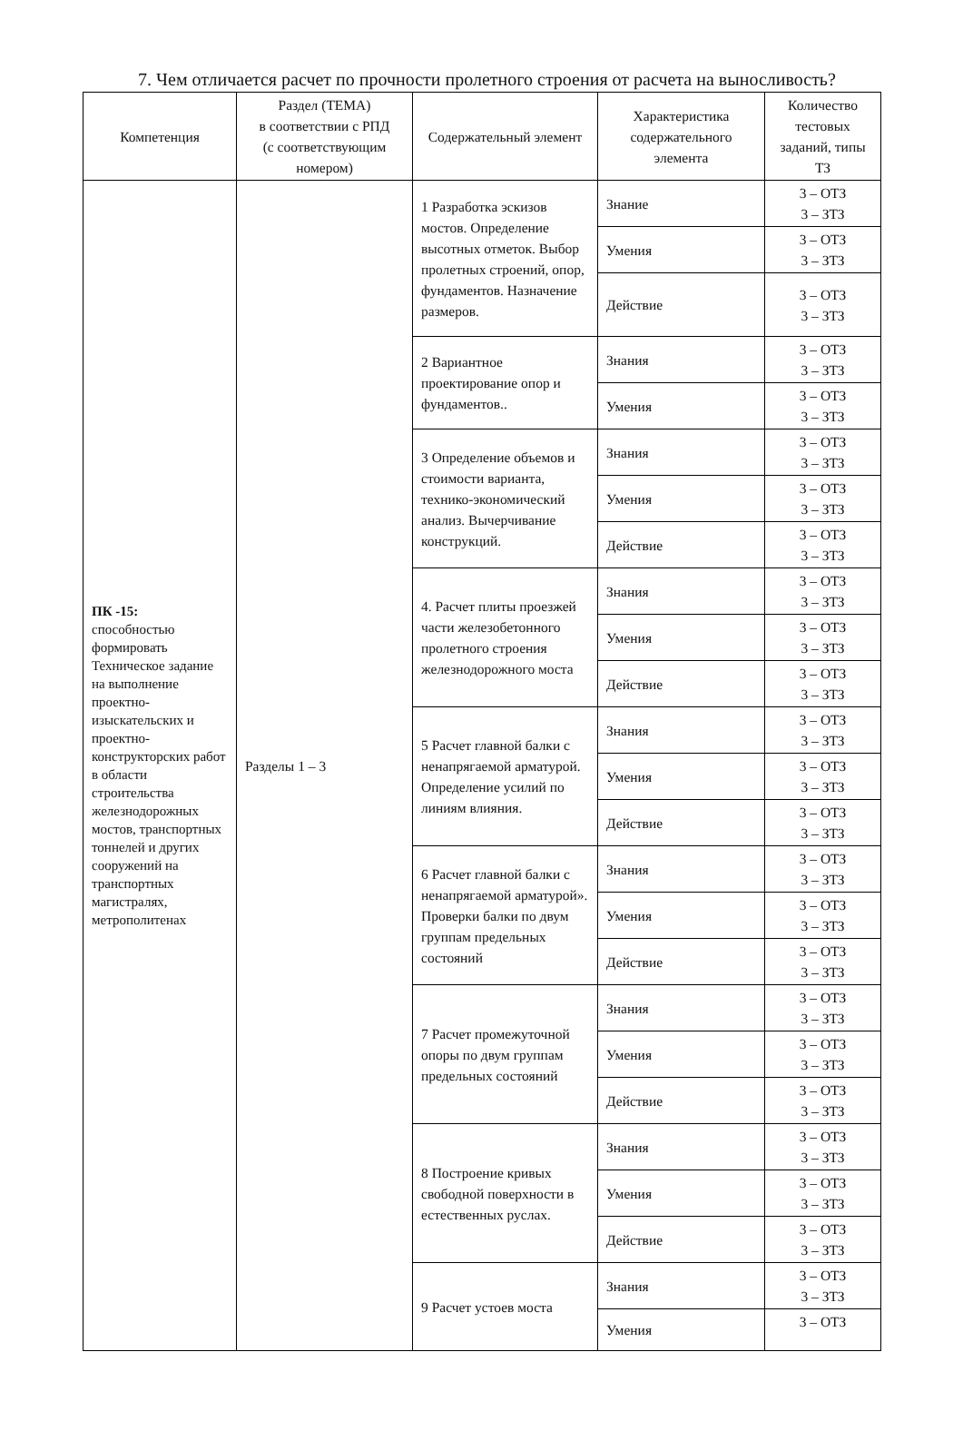7. Чем отличается расчет по прочности пролетного строения от расчета на выносливость?
| Компетенция | Раздел (ТЕМА) в соответствии с РПД (с соответствующим номером) | Содержательный элемент | Характеристика содержательного элемента | Количество тестовых заданий, типы ТЗ |
| --- | --- | --- | --- | --- |
| ПК -15: способностью формировать Техническое задание на выполнение проектно-изыскательских и проектно-конструкторских работ в области строительства железнодорожных мостов, транспортных тоннелей и других сооружений на транспортных магистралях, метрополитенах | Разделы 1 – 3 | 1 Разработка эскизов мостов. Определение высотных отметок. Выбор пролетных строений, опор, фундаментов. Назначение размеров. | Знание | 3 – ОТЗ 3 – ЗТЗ |
| | | | Умения | 3 – ОТЗ 3 – ЗТЗ |
| | | | Действие | 3 – ОТЗ 3 – ЗТЗ |
| | | 2 Вариантное проектирование опор и фундаментов.. | Знания | 3 – ОТЗ 3 – ЗТЗ |
| | | | Умения | 3 – ОТЗ 3 – ЗТЗ |
| | | 3 Определение объемов и стоимости варианта, технико-экономический анализ. Вычерчивание конструкций. | Знания | 3 – ОТЗ 3 – ЗТЗ |
| | | | Умения | 3 – ОТЗ 3 – ЗТЗ |
| | | | Действие | 3 – ОТЗ 3 – ЗТЗ |
| | | 4. Расчет плиты проезжей части железобетонного пролетного строения железнодорожного моста | Знания | 3 – ОТЗ 3 – ЗТЗ |
| | | | Умения | 3 – ОТЗ 3 – ЗТЗ |
| | | | Действие | 3 – ОТЗ 3 – ЗТЗ |
| | | 5 Расчет главной балки с ненапрягаемой арматурой. Определение усилий по линиям влияния. | Знания | 3 – ОТЗ 3 – ЗТЗ |
| | | | Умения | 3 – ОТЗ 3 – ЗТЗ |
| | | | Действие | 3 – ОТЗ 3 – ЗТЗ |
| | | 6 Расчет главной балки с ненапрягаемой арматурой». Проверки балки по двум группам предельных состояний | Знания | 3 – ОТЗ 3 – ЗТЗ |
| | | | Умения | 3 – ОТЗ 3 – ЗТЗ |
| | | | Действие | 3 – ОТЗ 3 – ЗТЗ |
| | | 7 Расчет промежуточной опоры по двум группам предельных состояний | Знания | 3 – ОТЗ 3 – ЗТЗ |
| | | | Умения | 3 – ОТЗ 3 – ЗТЗ |
| | | | Действие | 3 – ОТЗ 3 – ЗТЗ |
| | | 8 Построение кривых свободной поверхности в естественных руслах. | Знания | 3 – ОТЗ 3 – ЗТЗ |
| | | | Умения | 3 – ОТЗ 3 – ЗТЗ |
| | | | Действие | 3 – ОТЗ 3 – ЗТЗ |
| | | 9 Расчет устоев моста | Знания | 3 – ОТЗ 3 – ЗТЗ |
| | | | Умения | 3 – ОТЗ |